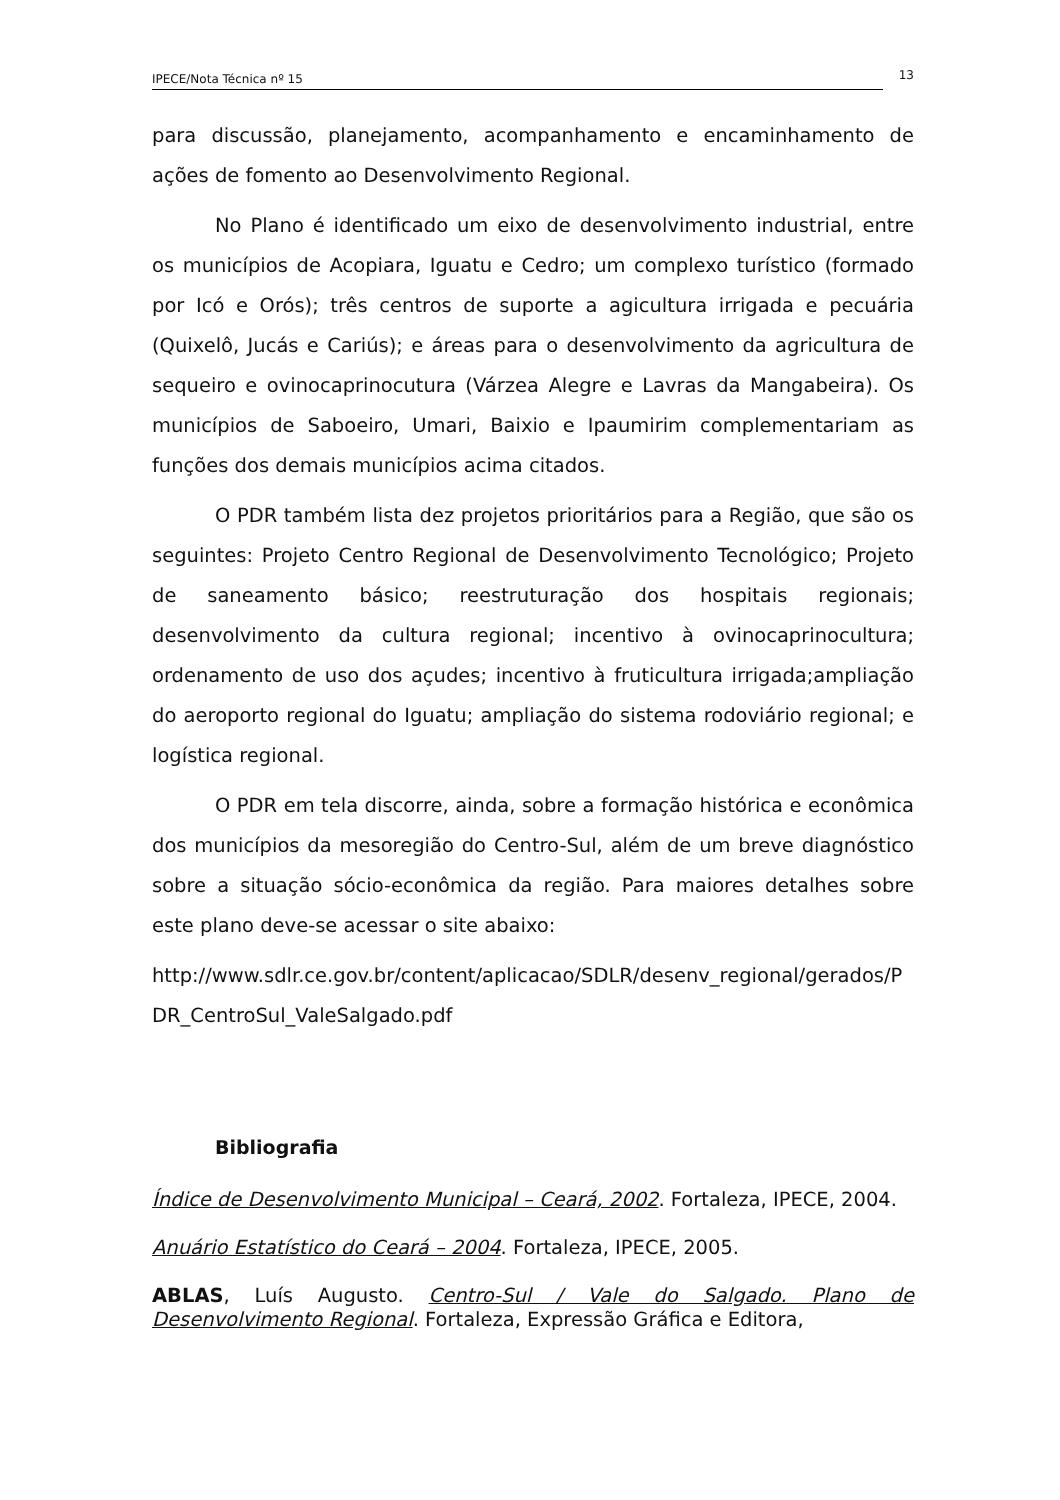IPECE/Nota Técnica nº 15 13
para discussão, planejamento, acompanhamento e encaminhamento de ações de fomento ao Desenvolvimento Regional.
No Plano é identificado um eixo de desenvolvimento industrial, entre os municípios de Acopiara, Iguatu e Cedro; um complexo turístico (formado por Icó e Orós); três centros de suporte a agicultura irrigada e pecuária (Quixelô, Jucás e Cariús); e áreas para o desenvolvimento da agricultura de sequeiro e ovinocaprinocutura (Várzea Alegre e Lavras da Mangabeira). Os municípios de Saboeiro, Umari, Baixio e Ipaumirim complementariam as funções dos demais municípios acima citados.
O PDR também lista dez projetos prioritários para a Região, que são os seguintes: Projeto Centro Regional de Desenvolvimento Tecnológico; Projeto de saneamento básico; reestruturação dos hospitais regionais; desenvolvimento da cultura regional; incentivo à ovinocaprinocultura; ordenamento de uso dos açudes; incentivo à fruticultura irrigada;ampliação do aeroporto regional do Iguatu; ampliação do sistema rodoviário regional; e logística regional.
O PDR em tela discorre, ainda, sobre a formação histórica e econômica dos municípios da mesoregião do Centro-Sul, além de um breve diagnóstico sobre a situação sócio-econômica da região. Para maiores detalhes sobre este plano deve-se acessar o site abaixo:
http://www.sdlr.ce.gov.br/content/aplicacao/SDLR/desenv_regional/gerados/PDR_CentroSul_ValeSalgado.pdf
Bibliografia
Índice de Desenvolvimento Municipal – Ceará, 2002. Fortaleza, IPECE, 2004.
Anuário Estatístico do Ceará – 2004. Fortaleza, IPECE, 2005.
ABLAS, Luís Augusto. Centro-Sul / Vale do Salgado. Plano de Desenvolvimento Regional. Fortaleza, Expressão Gráfica e Editora,